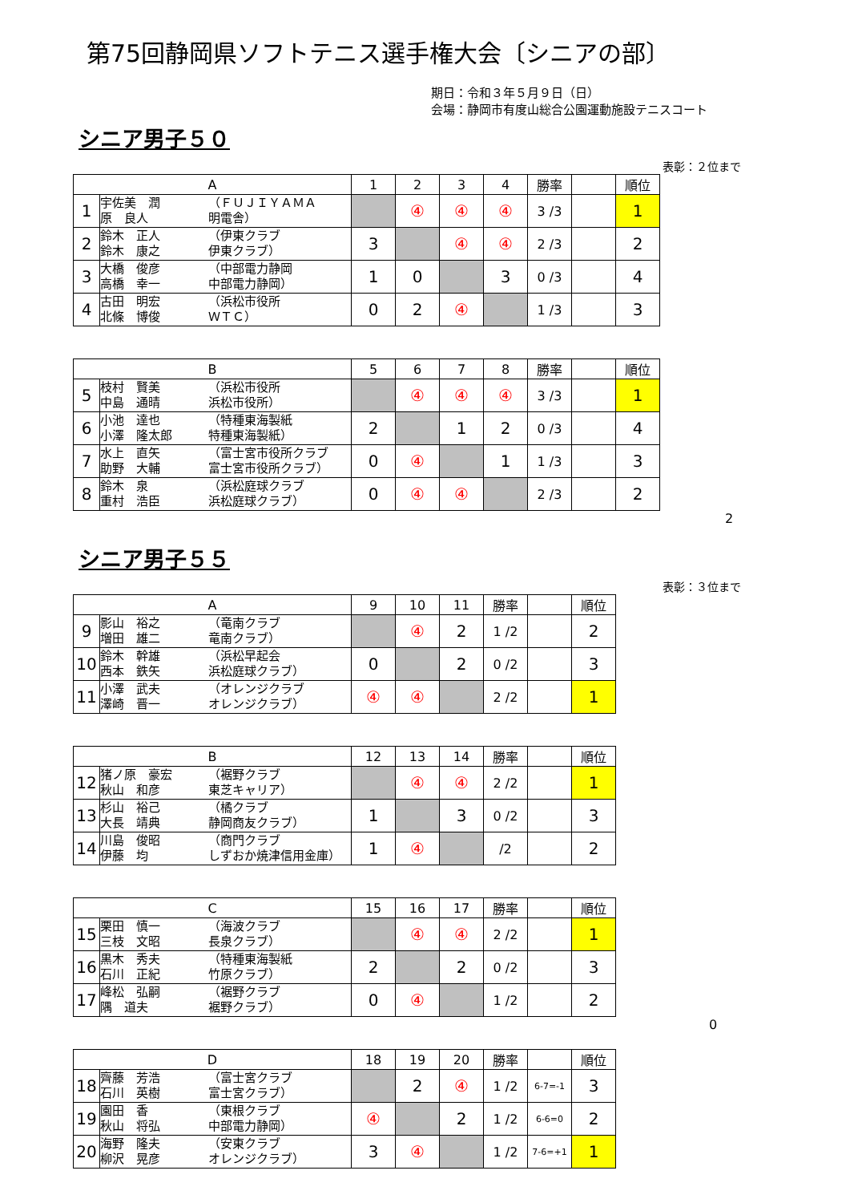第75回静岡県ソフトテニス選手権大会〔シニアの部〕
期日：令和３年５月９日（日）
会場：静岡市有度山総合公園運動施設テニスコート
シニア男子５０
表彰：２位まで
| A | | | 1 | 2 | 3 | 4 | 勝率 | | 順位 |
| --- | --- | --- | --- | --- | --- | --- | --- | --- | --- |
| 1 | 宇佐美 潤 原 良人 | （ＦＵＪＩＹＡＭＡ 明電舎） | | ④ | ④ | ④ | 3 /3 | | 1 |
| 2 | 鈴木 正人 鈴木 康之 | （伊東クラブ 伊東クラブ） | 3 | | ④ | ④ | 2 /3 | | 2 |
| 3 | 大橋 俊彦 高橋 幸一 | （中部電力静岡 中部電力静岡） | 1 | 0 | | 3 | 0 /3 | | 4 |
| 4 | 古田 明宏 北條 博俊 | （浜松市役所 ＷＴＣ） | 0 | 2 | ④ | | 1 /3 | | 3 |
| B | | | 5 | 6 | 7 | 8 | 勝率 | | 順位 |
| --- | --- | --- | --- | --- | --- | --- | --- | --- | --- |
| 5 | 枝村 賢美 中島 通晴 | （浜松市役所 浜松市役所） | | ④ | ④ | ④ | 3 /3 | | 1 |
| 6 | 小池 達也 小澤 隆太郎 | （特種東海製紙 特種東海製紙） | 2 | | 1 | 2 | 0 /3 | | 4 |
| 7 | 水上 直矢 助野 大輔 | （富士宮市役所クラブ 富士宮市役所クラブ） | 0 | ④ | | 1 | 1 /3 | | 3 |
| 8 | 鈴木 泉 重村 浩臣 | （浜松庭球クラブ 浜松庭球クラブ） | 0 | ④ | ④ | | 2 /3 | | 2 |
2
シニア男子５５
表彰：３位まで
| A | | | 9 | 10 | 11 | 勝率 | | 順位 |
| --- | --- | --- | --- | --- | --- | --- | --- | --- |
| 9 | 影山 裕之 増田 雄二 | （竜南クラブ 竜南クラブ） | | ④ | 2 | 1 /2 | | 2 |
| 10 | 鈴木 幹雄 西本 鉄矢 | （浜松早起会 浜松庭球クラブ） | 0 | | 2 | 0 /2 | | 3 |
| 11 | 小澤 武夫 澤崎 晋一 | （オレンジクラブ オレンジクラブ） | ④ | ④ | | 2 /2 | | 1 |
| B | | | 12 | 13 | 14 | 勝率 | | 順位 |
| --- | --- | --- | --- | --- | --- | --- | --- | --- |
| 12 | 猪ノ原 豪宏 秋山 和彦 | （裾野クラブ 東芝キャリア） | | ④ | ④ | 2 /2 | | 1 |
| 13 | 杉山 裕己 大長 靖典 | （橘クラブ 静岡商友クラブ） | 1 | | 3 | 0 /2 | | 3 |
| 14 | 川島 俊昭 伊藤 均 | （商門クラブ しずおか焼津信用金庫） | 1 | ④ | | /2 | | 2 |
| C | | | 15 | 16 | 17 | 勝率 | | 順位 |
| --- | --- | --- | --- | --- | --- | --- | --- | --- |
| 15 | 栗田 慎一 三枝 文昭 | （海波クラブ 長泉クラブ） | | ④ | ④ | 2 /2 | | 1 |
| 16 | 黒木 秀夫 石川 正紀 | （特種東海製紙 竹原クラブ） | 2 | | 2 | 0 /2 | | 3 |
| 17 | 峰松 弘嗣 隅 道夫 | （裾野クラブ 裾野クラブ） | 0 | ④ | | 1 /2 | | 2 |
0
| D | | | 18 | 19 | 20 | 勝率 | | 順位 |
| --- | --- | --- | --- | --- | --- | --- | --- | --- |
| 18 | 齊藤 芳浩 石川 英樹 | （富士宮クラブ 富士宮クラブ） | | 2 | ④ | 1 /2 | 6-7=-1 | 3 |
| 19 | 園田 香 秋山 将弘 | （東根クラブ 中部電力静岡） | ④ | | 2 | 1 /2 | 6-6=0 | 2 |
| 20 | 海野 隆夫 柳沢 晃彦 | （安東クラブ オレンジクラブ） | 3 | ④ | | 1 /2 | 7-6=+1 | 1 |